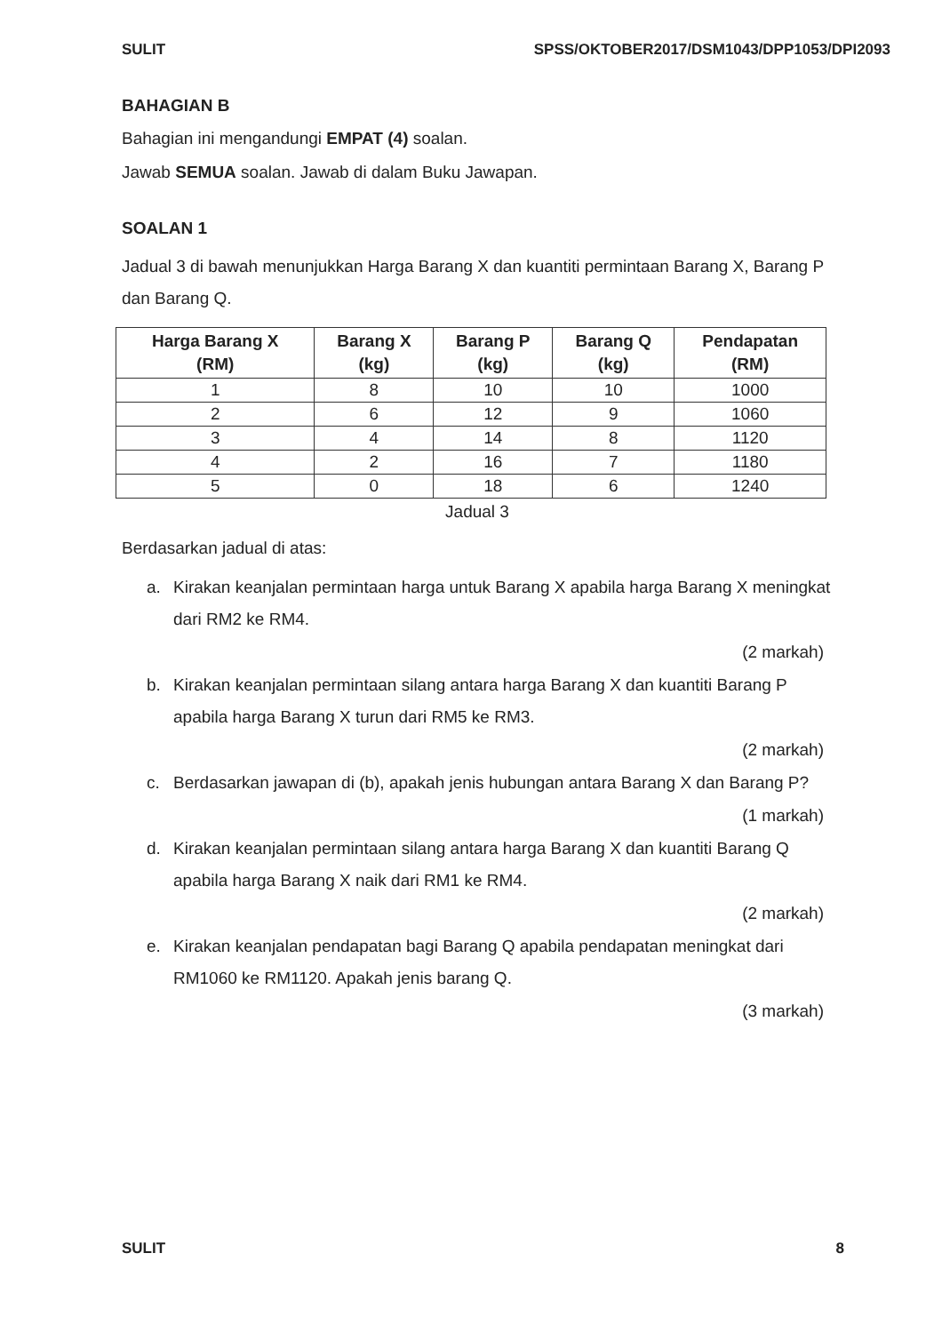SULIT SPSS/OKTOBER2017/DSM1043/DPP1053/DPI2093
BAHAGIAN B
Bahagian ini mengandungi EMPAT (4) soalan.
Jawab SEMUA soalan. Jawab di dalam Buku Jawapan.
SOALAN 1
Jadual 3 di bawah menunjukkan Harga Barang X dan kuantiti permintaan Barang X, Barang P dan Barang Q.
| Harga Barang X (RM) | Barang X (kg) | Barang P (kg) | Barang Q (kg) | Pendapatan (RM) |
| --- | --- | --- | --- | --- |
| 1 | 8 | 10 | 10 | 1000 |
| 2 | 6 | 12 | 9 | 1060 |
| 3 | 4 | 14 | 8 | 1120 |
| 4 | 2 | 16 | 7 | 1180 |
| 5 | 0 | 18 | 6 | 1240 |
Jadual 3
Berdasarkan jadual di atas:
a. Kirakan keanjalan permintaan harga untuk Barang X apabila harga Barang X meningkat dari RM2 ke RM4.
(2 markah)
b. Kirakan keanjalan permintaan silang antara harga Barang X dan kuantiti Barang P apabila harga Barang X turun dari RM5 ke RM3.
(2 markah)
c. Berdasarkan jawapan di (b), apakah jenis hubungan antara Barang X dan Barang P?
(1 markah)
d. Kirakan keanjalan permintaan silang antara harga Barang X dan kuantiti Barang Q apabila harga Barang X naik dari RM1 ke RM4.
(2 markah)
e. Kirakan keanjalan pendapatan bagi Barang Q apabila pendapatan meningkat dari RM1060 ke RM1120. Apakah jenis barang Q.
(3 markah)
SULIT 8